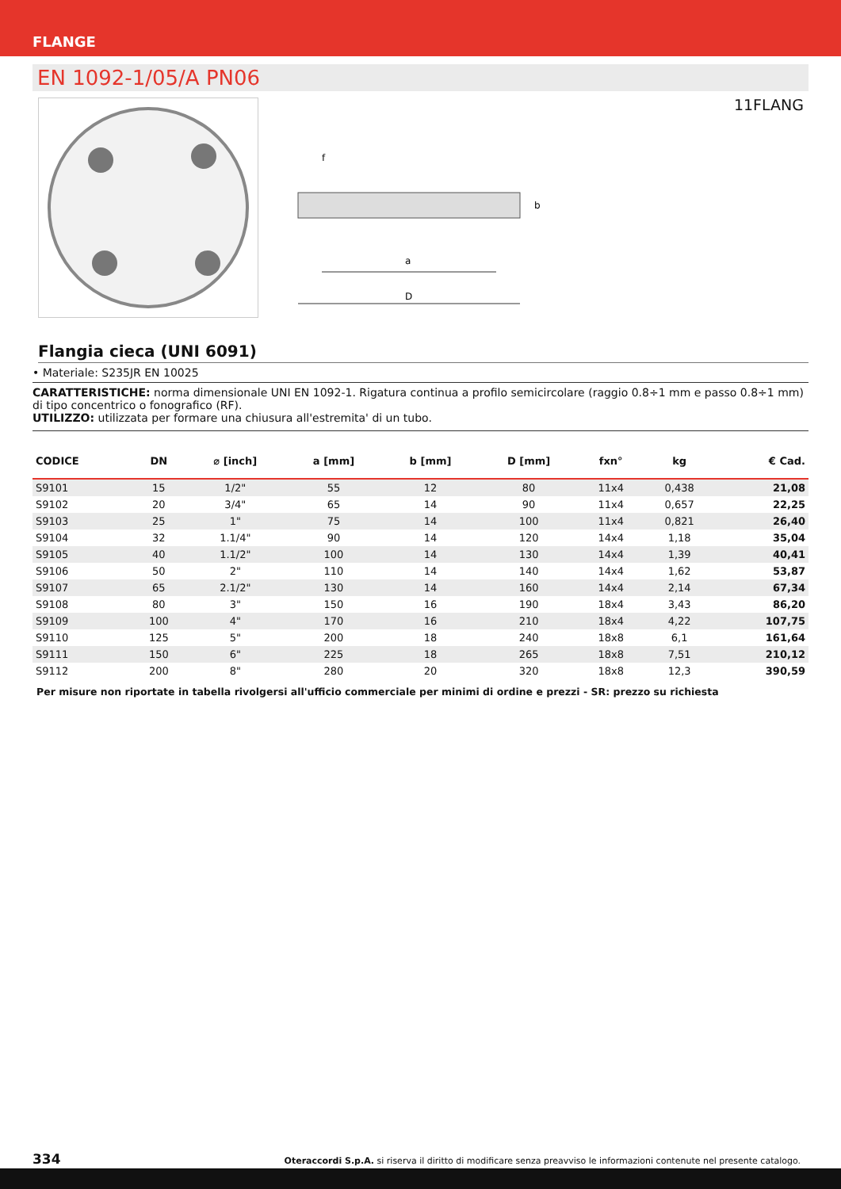FLANGE
EN 1092-1/05/A PN06
11FLANG
D
a
f
b
Flangia cieca (UNI 6091)
• Materiale: S235JR EN 10025
CARATTERISTICHE: norma dimensionale UNI EN 1092-1. Rigatura continua a profilo semicircolare (raggio 0.8÷1 mm e passo 0.8÷1 mm) di tipo concentrico o fonografico (RF).
UTILIZZO: utilizzata per formare una chiusura all'estremita' di un tubo.
| CODICE | DN | ⌀ [inch] | a [mm] | b [mm] | D [mm] | fxn° | kg | € Cad. |
| --- | --- | --- | --- | --- | --- | --- | --- | --- |
| S9101 | 15 | 1/2" | 55 | 12 | 80 | 11x4 | 0,438 | 21,08 |
| S9102 | 20 | 3/4" | 65 | 14 | 90 | 11x4 | 0,657 | 22,25 |
| S9103 | 25 | 1" | 75 | 14 | 100 | 11x4 | 0,821 | 26,40 |
| S9104 | 32 | 1.1/4" | 90 | 14 | 120 | 14x4 | 1,18 | 35,04 |
| S9105 | 40 | 1.1/2" | 100 | 14 | 130 | 14x4 | 1,39 | 40,41 |
| S9106 | 50 | 2" | 110 | 14 | 140 | 14x4 | 1,62 | 53,87 |
| S9107 | 65 | 2.1/2" | 130 | 14 | 160 | 14x4 | 2,14 | 67,34 |
| S9108 | 80 | 3" | 150 | 16 | 190 | 18x4 | 3,43 | 86,20 |
| S9109 | 100 | 4" | 170 | 16 | 210 | 18x4 | 4,22 | 107,75 |
| S9110 | 125 | 5" | 200 | 18 | 240 | 18x8 | 6,1 | 161,64 |
| S9111 | 150 | 6" | 225 | 18 | 265 | 18x8 | 7,51 | 210,12 |
| S9112 | 200 | 8" | 280 | 20 | 320 | 18x8 | 12,3 | 390,59 |
Per misure non riportate in tabella rivolgersi all'ufficio commerciale per minimi di ordine e prezzi - SR: prezzo su richiesta
334 Oteraccordi S.p.A. si riserva il diritto di modificare senza preavviso le informazioni contenute nel presente catalogo.